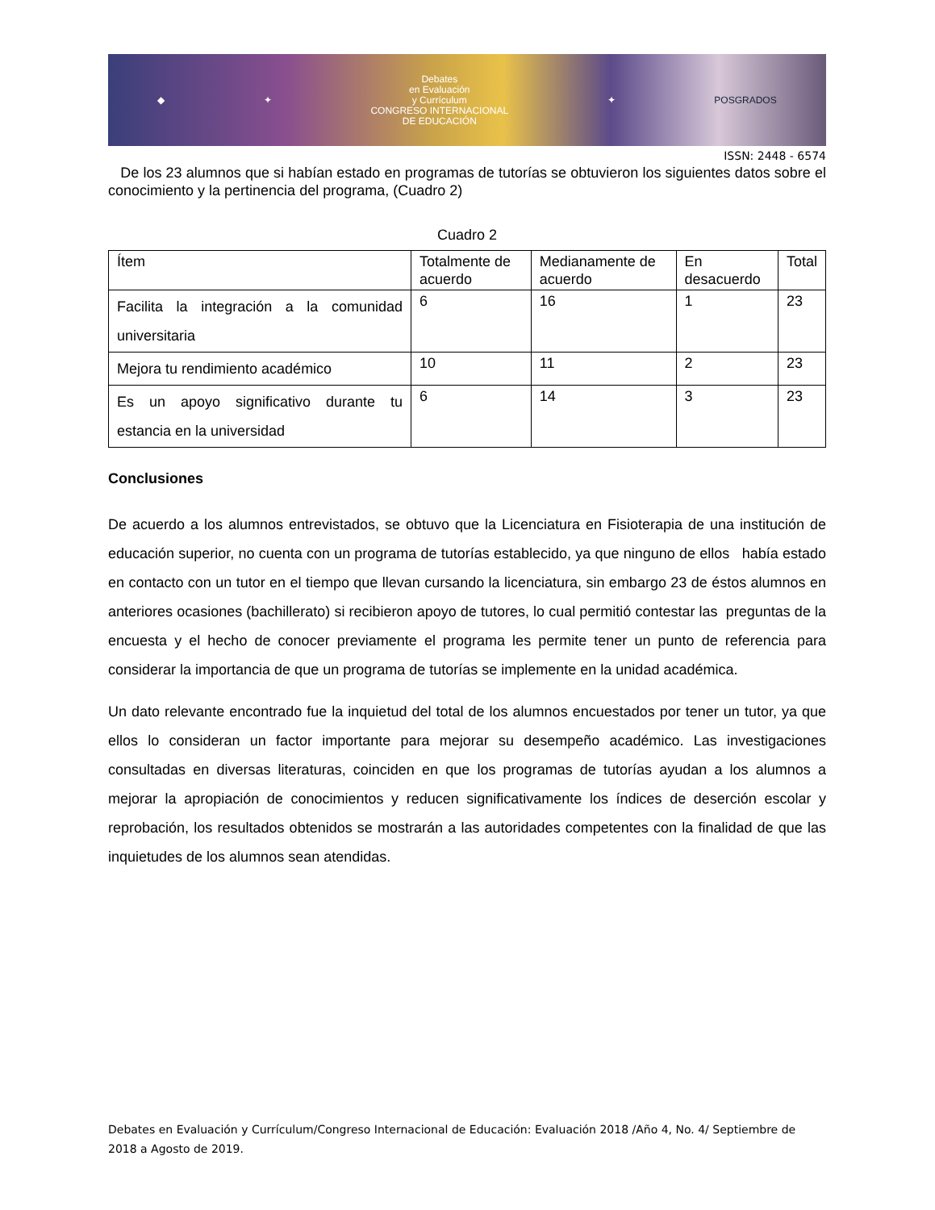◆ ✦
Debates
en Evaluación
y Currículum
CONGRESO INTERNACIONAL
DE EDUCACIÓN
✦ POSGRADOS
ISSN: 2448 - 6574
De los 23 alumnos que si habían estado en programas de tutorías se obtuvieron los siguientes datos sobre el conocimiento y la pertinencia del programa, (Cuadro 2)
Cuadro 2
| Ítem | Totalmente de acuerdo | Medianamente de acuerdo | En desacuerdo | Total |
| Facilita la integración a la comunidad universitaria | 6 | 16 | 1 | 23 |
| Mejora tu rendimiento académico | 10 | 11 | 2 | 23 |
| Es un apoyo significativo durante tu estancia en la universidad | 6 | 14 | 3 | 23 |
Conclusiones
De acuerdo a los alumnos entrevistados, se obtuvo que la Licenciatura en Fisioterapia de una institución de educación superior, no cuenta con un programa de tutorías establecido, ya que ninguno de ellos había estado en contacto con un tutor en el tiempo que llevan cursando la licenciatura, sin embargo 23 de éstos alumnos en anteriores ocasiones (bachillerato) si recibieron apoyo de tutores, lo cual permitió contestar las preguntas de la encuesta y el hecho de conocer previamente el programa les permite tener un punto de referencia para considerar la importancia de que un programa de tutorías se implemente en la unidad académica.
Un dato relevante encontrado fue la inquietud del total de los alumnos encuestados por tener un tutor, ya que ellos lo consideran un factor importante para mejorar su desempeño académico. Las investigaciones consultadas en diversas literaturas, coinciden en que los programas de tutorías ayudan a los alumnos a mejorar la apropiación de conocimientos y reducen significativamente los índices de deserción escolar y reprobación, los resultados obtenidos se mostrarán a las autoridades competentes con la finalidad de que las inquietudes de los alumnos sean atendidas.
Debates en Evaluación y Currículum/Congreso Internacional de Educación: Evaluación 2018 /Año 4, No. 4/ Septiembre de 2018 a Agosto de 2019.